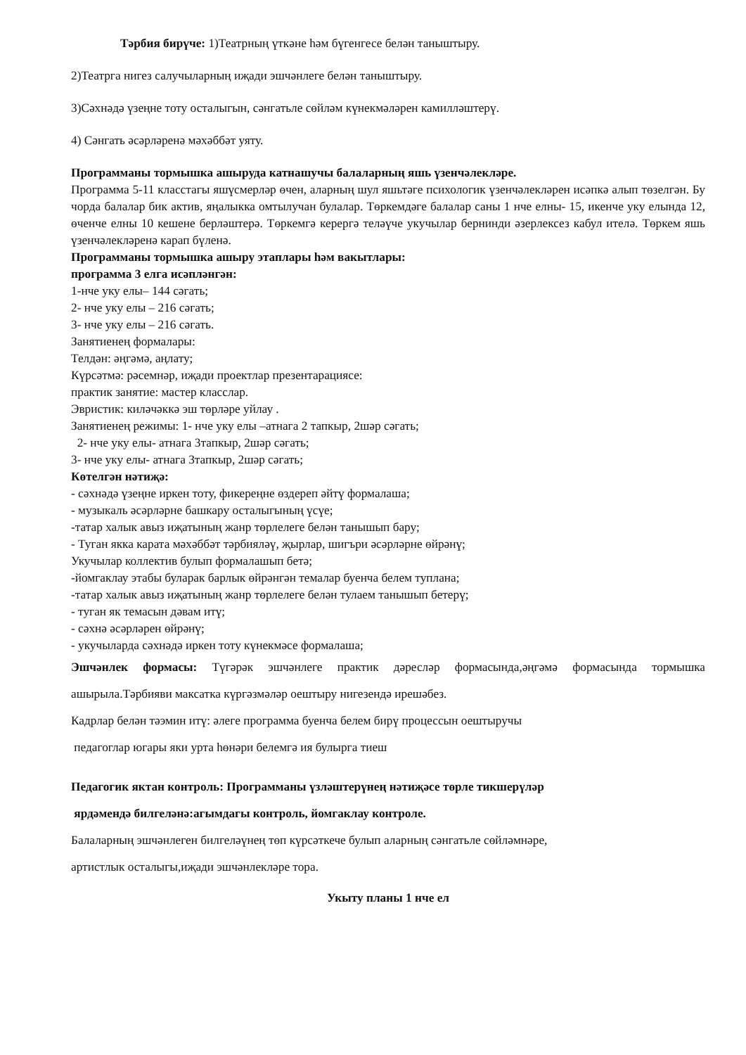Тәрбия бирүче: 1)Театрның үткәне һәм бүгенгесе белән таныштыру.
2)Театрга нигез салучыларның иҗади эшчәнлеге белән таныштыру.
3)Сәхнәдә үзеңне тоту осталыгын, сәнгатьле сөйләм күнекмәләрен камилләштерү.
4) Сәнгать әсәрләренә мәхәббәт уяту.
Программаны тормышка ашыруда катнашучы балаларның яшь үзенчәлекләре.
Программа 5-11 класстагы яшүсмерләр өчен, аларның шул яшьтәге психологик үзенчәлекләрен исәпкә алып төзелгән. Бу чорда балалар бик актив, яңалыкка омтылучан булалар. Төркемдәге балалар саны 1 нче елны- 15, икенче уку елында 12, өченче елны 10 кешене берләштерә. Төркемгә керергә теләүче укучылар бернинди әзерлексез кабул ителә. Төркем яшь үзенчәлекләренә карап бүленә.
Программаны тормышка ашыру этаплары һәм вакытлары:
программа 3 елга исәпләнгән:
1-нче уку елы– 144 сәгать;
2- нче уку елы – 216 сәгать;
3- нче уку елы – 216 сәгать.
Занятиенең формалары:
Телдән: әңгәмә, аңлату;
Күрсәтмә: рәсемнәр, иҗади проектлар презентарациясе:
практик занятие: мастер класслар.
Эвристик: киләчәккә эш төрләре уйлау .
Занятиенең режимы: 1- нче уку елы –атнага 2 тапкыр, 2шәр сәгать;
2- нче уку елы- атнага 3тапкыр, 2шәр сәгать;
3- нче уку елы- атнага 3тапкыр, 2шәр сәгать;
Көтелгән нәтиҗә:
- сәхнәдә үзеңне иркен тоту, фикереңне өздереп әйтү формалаша;
- музыкаль әсәрләрне башкару осталыгының үсүе;
-татар халык авыз иҗатының жанр төрлелеге белән танышып бару;
- Туган якка карата мәхәббәт тәрбияләү, җырлар, шигъри әсәрләрне өйрәнү;
Укучылар коллектив булып формалашып бетә;
-йомгаклау этабы буларак барлык өйрәнгән темалар буенча белем туплана;
-татар халык авыз иҗатының жанр төрлелеге белән тулаем танышып бетерү;
- туган як темасын дәвам итү;
- сәхнә әсәрләрен өйрәнү;
- укучыларда сәхнәдә иркен тоту күнекмәсе формалаша;
Эшчәнлек формасы: Түгәрәк эшчәнлеге практик дәресләр формасында,әңгәмә формасында тормышка ашырыла.Тәрбияви максатка күргәзмәләр оештыру нигезендә ирешәбез.
Кадрлар белән тәэмин итү: әлеге программа буенча белем бирү процессын оештыручы
педагоглар югары яки урта һөнәри белемгә ия булырга тиеш
Педагогик яктан контроль: Программаны үзләштерүнең нәтиҗәсе төрле тикшерүләр
ярдәмендә билгеләнә:агымдагы контроль, йомгаклау контроле.
Балаларның эшчәнлеген билгеләүнең төп күрсәткече булып аларның сәнгатьле сөйләмнәре,
артистлык осталыгы,иҗади эшчәнлекләре тора.
Укыту планы 1 нче ел